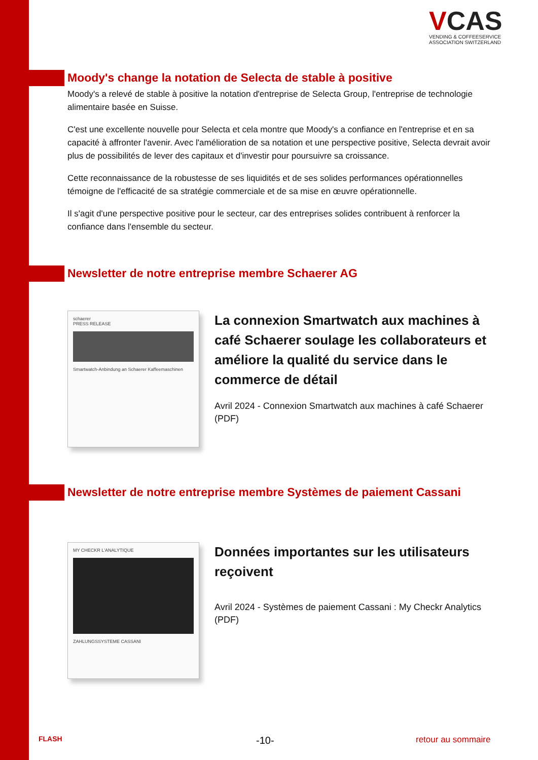VCAS
VENDING & COFFEESERVICE
ASSOCIATION SWITZERLAND
Moody's change la notation de Selecta de stable à positive
Moody's a relevé de stable à positive la notation d'entreprise de Selecta Group, l'entreprise de technologie alimentaire basée en Suisse.
C'est une excellente nouvelle pour Selecta et cela montre que Moody's a confiance en l'entreprise et en sa capacité à affronter l'avenir. Avec l'amélioration de sa notation et une perspective positive, Selecta devrait avoir plus de possibilités de lever des capitaux et d'investir pour poursuivre sa croissance.
Cette reconnaissance de la robustesse de ses liquidités et de ses solides performances opérationnelles témoigne de l'efficacité de sa stratégie commerciale et de sa mise en œuvre opérationnelle.
Il s'agit d'une perspective positive pour le secteur, car des entreprises solides contribuent à renforcer la confiance dans l'ensemble du secteur.
Newsletter de notre entreprise membre Schaerer AG
schaerer
PRESS RELEASE
Smartwatch-Anbindung an Schaerer Kaffeemaschinen
La connexion Smartwatch aux machines à café Schaerer soulage les collaborateurs et améliore la qualité du service dans le commerce de détail
Avril 2024 - Connexion Smartwatch aux machines à café Schaerer (PDF)
Newsletter de notre entreprise membre Systèmes de paiement Cassani
MY CHECKR L'ANALYTIQUE
ZAHLUNGSSYSTEME CASSANI
Données importantes sur les utilisateurs reçoivent
Avril 2024 - Systèmes de paiement Cassani : My Checkr Analytics (PDF)
FLASH -10- retour au sommaire